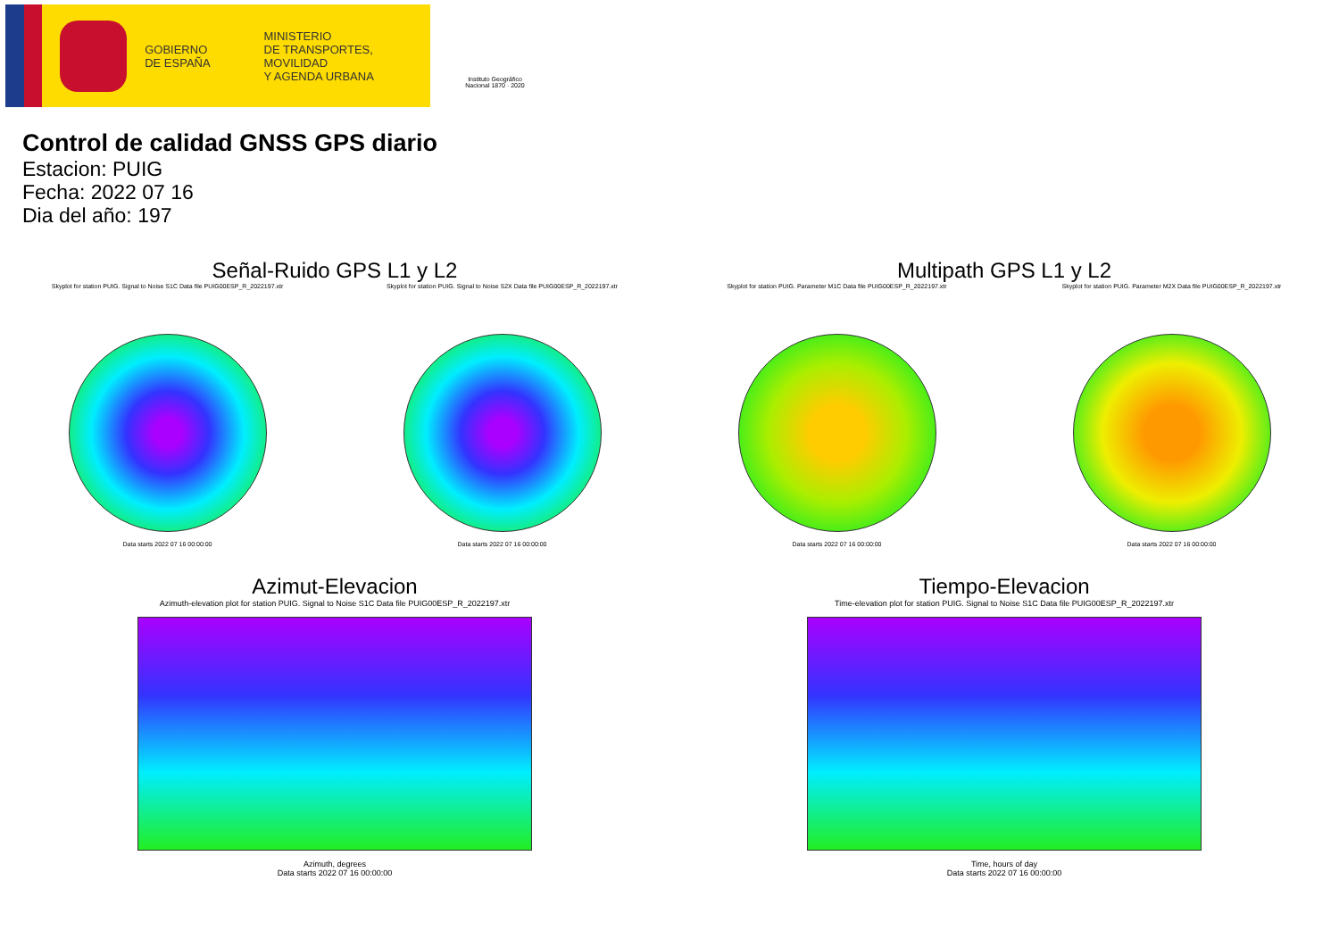GOBIERNO
DE ESPAÑA
MINISTERIO
DE TRANSPORTES, MOVILIDAD
Y AGENDA URBANA
Instituto Geográfico
Nacional 1870 · 2020
Control de calidad GNSS GPS diario
Estacion: PUIG
Fecha: 2022 07 16
Dia del año: 197
Señal-Ruido GPS L1 y L2
Skyplot for station PUIG. Signal to Noise S1C Data file PUIG00ESP_R_2022197.xtr
Data starts 2022 07 16 00:00:00
Skyplot for station PUIG. Signal to Noise S2X Data file PUIG00ESP_R_2022197.xtr
Data starts 2022 07 16 00:00:00
Multipath GPS L1 y L2
Skyplot for station PUIG. Parameter M1C Data file PUIG00ESP_R_2022197.xtr
Data starts 2022 07 16 00:00:00
Skyplot for station PUIG. Parameter M2X Data file PUIG00ESP_R_2022197.xtr
Data starts 2022 07 16 00:00:00
Azimut-Elevacion
Azimuth-elevation plot for station PUIG. Signal to Noise S1C Data file PUIG00ESP_R_2022197.xtr
Azimuth, degrees
Data starts 2022 07 16 00:00:00
Tiempo-Elevacion
Time-elevation plot for station PUIG. Signal to Noise S1C Data file PUIG00ESP_R_2022197.xtr
Time, hours of day
Data starts 2022 07 16 00:00:00